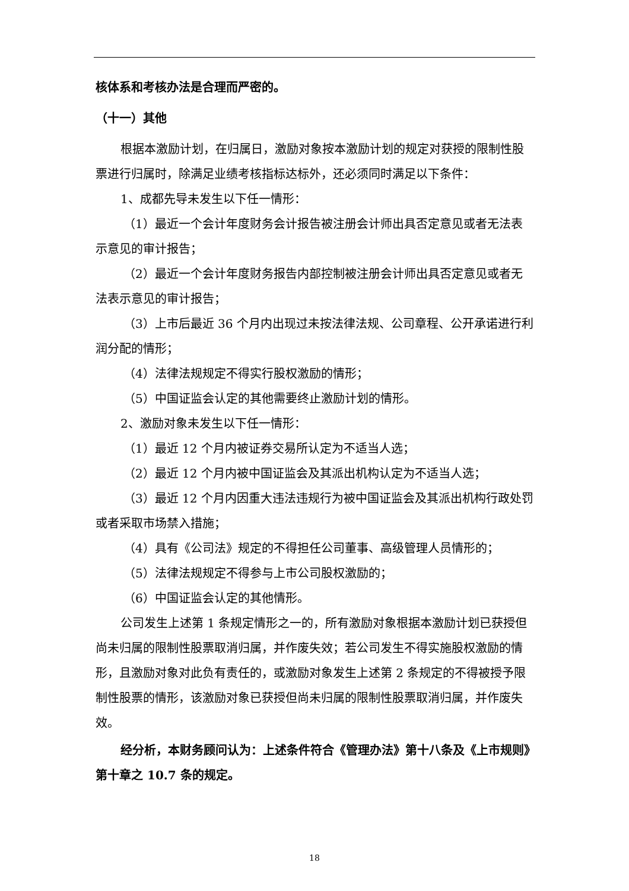核体系和考核办法是合理而严密的。
（十一）其他
根据本激励计划，在归属日，激励对象按本激励计划的规定对获授的限制性股票进行归属时，除满足业绩考核指标达标外，还必须同时满足以下条件：
1、成都先导未发生以下任一情形：
（1）最近一个会计年度财务会计报告被注册会计师出具否定意见或者无法表示意见的审计报告；
（2）最近一个会计年度财务报告内部控制被注册会计师出具否定意见或者无法表示意见的审计报告；
（3）上市后最近 36 个月内出现过未按法律法规、公司章程、公开承诺进行利润分配的情形；
（4）法律法规规定不得实行股权激励的情形；
（5）中国证监会认定的其他需要终止激励计划的情形。
2、激励对象未发生以下任一情形：
（1）最近 12 个月内被证券交易所认定为不适当人选；
（2）最近 12 个月内被中国证监会及其派出机构认定为不适当人选；
（3）最近 12 个月内因重大违法违规行为被中国证监会及其派出机构行政处罚或者采取市场禁入措施；
（4）具有《公司法》规定的不得担任公司董事、高级管理人员情形的；
（5）法律法规规定不得参与上市公司股权激励的；
（6）中国证监会认定的其他情形。
公司发生上述第 1 条规定情形之一的，所有激励对象根据本激励计划已获授但尚未归属的限制性股票取消归属，并作废失效；若公司发生不得实施股权激励的情形，且激励对象对此负有责任的，或激励对象发生上述第 2 条规定的不得被授予限制性股票的情形，该激励对象已获授但尚未归属的限制性股票取消归属，并作废失效。
经分析，本财务顾问认为：上述条件符合《管理办法》第十八条及《上市规则》第十章之 10.7 条的规定。
18